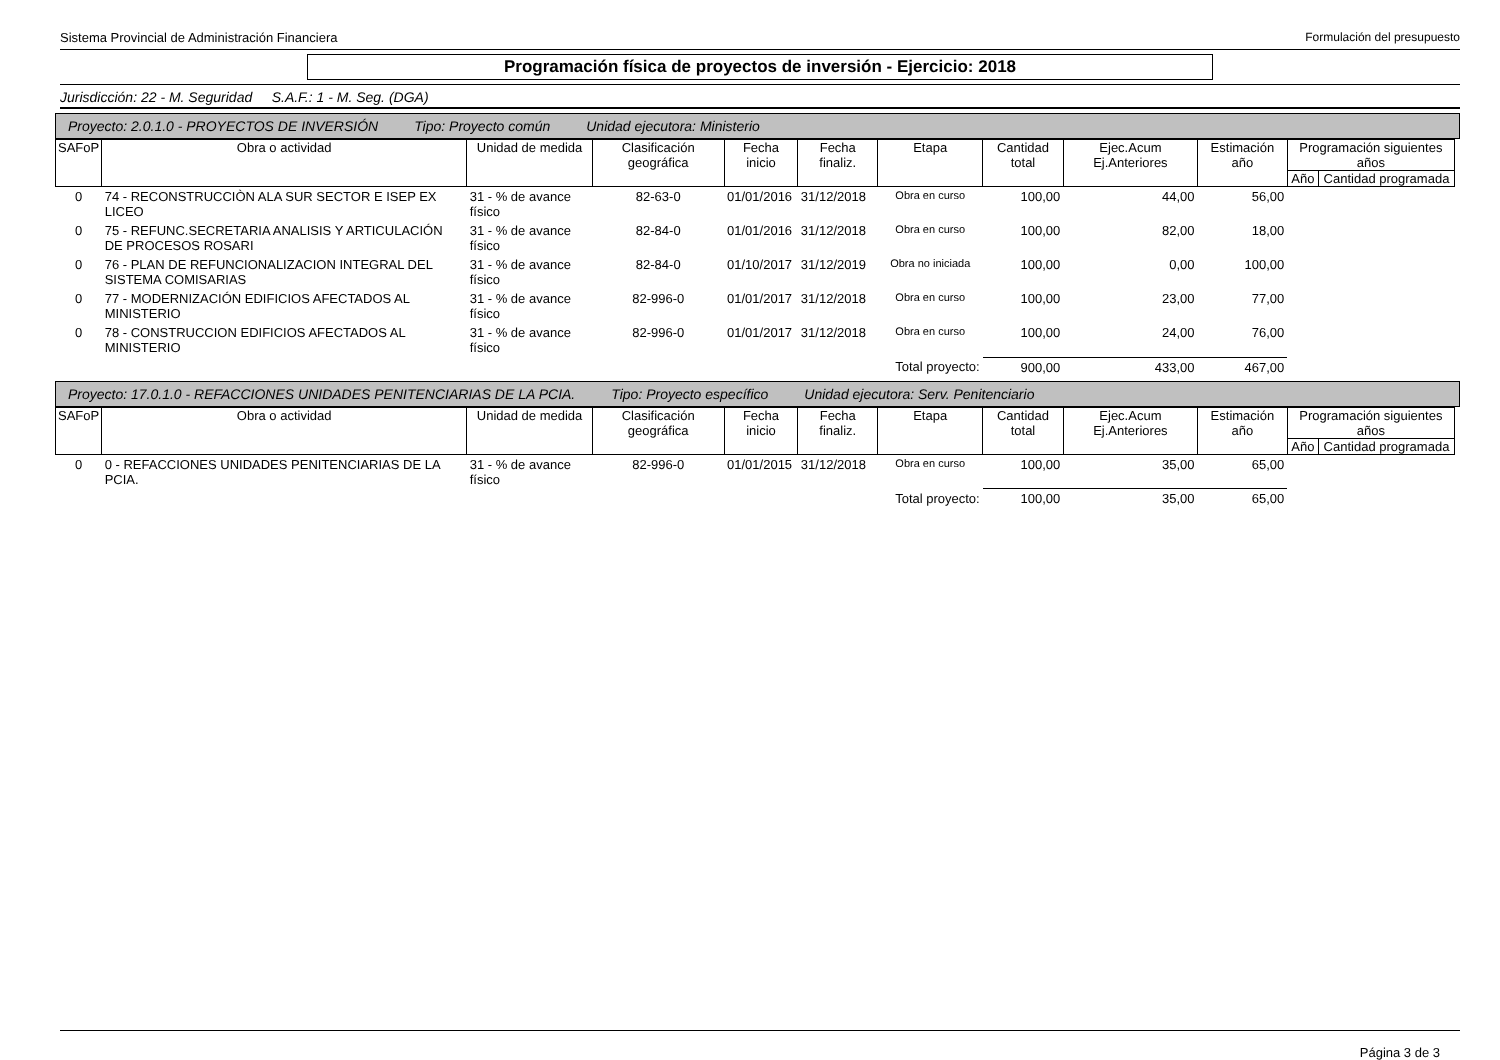Sistema Provincial de Administración Financiera Formulación del presupuesto
Programación física de proyectos de inversión - Ejercicio: 2018
Jurisdicción: 22 - M. Seguridad S.A.F.: 1 - M. Seg. (DGA)
Proyecto: 2.0.1.0 - PROYECTOS DE INVERSIÓN Tipo: Proyecto común Unidad ejecutora: Ministerio
| SAFoP | Obra o actividad | Unidad de medida | Clasificación geográfica | Fecha inicio | Fecha finaliz. | Etapa | Cantidad total | Ejec.Acum Ej.Anteriores | Estimación año | Programación siguientes años | |
| --- | --- | --- | --- | --- | --- | --- | --- | --- | --- | --- | --- |
| | | | | | | | | | | Año | Cantidad programada |
| 0 | 74 - RECONSTRUCCIÒN ALA SUR SECTOR E ISEP EX LICEO | 31 - % de avance físico | 82-63-0 | 01/01/2016 | 31/12/2018 | Obra en curso | 100,00 | 44,00 | 56,00 | | |
| 0 | 75 - REFUNC.SECRETARIA ANALISIS Y ARTICULACIÓN DE PROCESOS ROSARI | 31 - % de avance físico | 82-84-0 | 01/01/2016 | 31/12/2018 | Obra en curso | 100,00 | 82,00 | 18,00 | | |
| 0 | 76 - PLAN DE REFUNCIONALIZACION INTEGRAL DEL SISTEMA COMISARIAS | 31 - % de avance físico | 82-84-0 | 01/10/2017 | 31/12/2019 | Obra no iniciada | 100,00 | 0,00 | 100,00 | | |
| 0 | 77 - MODERNIZACIÓN EDIFICIOS AFECTADOS AL MINISTERIO | 31 - % de avance físico | 82-996-0 | 01/01/2017 | 31/12/2018 | Obra en curso | 100,00 | 23,00 | 77,00 | | |
| 0 | 78 - CONSTRUCCION EDIFICIOS AFECTADOS AL MINISTERIO | 31 - % de avance físico | 82-996-0 | 01/01/2017 | 31/12/2018 | Obra en curso | 100,00 | 24,00 | 76,00 | | |
| | | | | | | Total proyecto: | 900,00 | 433,00 | 467,00 | | |
Proyecto: 17.0.1.0 - REFACCIONES UNIDADES PENITENCIARIAS DE LA PCIA. Tipo: Proyecto específico Unidad ejecutora: Serv. Penitenciario
| SAFoP | Obra o actividad | Unidad de medida | Clasificación geográfica | Fecha inicio | Fecha finaliz. | Etapa | Cantidad total | Ejec.Acum Ej.Anteriores | Estimación año | Programación siguientes años | |
| --- | --- | --- | --- | --- | --- | --- | --- | --- | --- | --- | --- |
| | | | | | | | | | | Año | Cantidad programada |
| 0 | 0 - REFACCIONES UNIDADES PENITENCIARIAS DE LA PCIA. | 31 - % de avance físico | 82-996-0 | 01/01/2015 | 31/12/2018 | Obra en curso | 100,00 | 35,00 | 65,00 | | |
| | | | | | | Total proyecto: | 100,00 | 35,00 | 65,00 | | |
Página 3 de 3